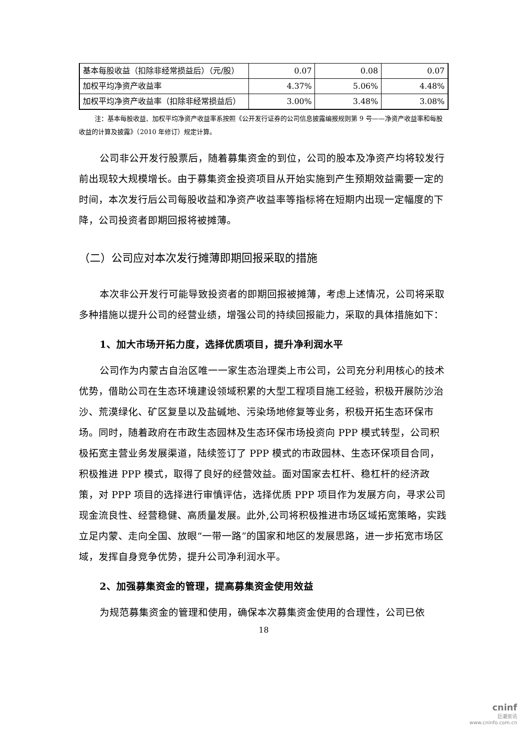| 基本每股收益（扣除非经常损益后）（元/股） | 0.07 | 0.08 | 0.07 |
| 加权平均净资产收益率 | 4.37% | 5.06% | 4.48% |
| 加权平均净资产收益率（扣除非经常损益后） | 3.00% | 3.48% | 3.08% |
注：基本每股收益、加权平均净资产收益率系按照《公开发行证券的公司信息披露编报规则第 9 号——净资产收益率和每股收益的计算及披露》（2010 年修订）规定计算。
公司非公开发行股票后，随着募集资金的到位，公司的股本及净资产均将较发行前出现较大规模增长。由于募集资金投资项目从开始实施到产生预期效益需要一定的时间，本次发行后公司每股收益和净资产收益率等指标将在短期内出现一定幅度的下降，公司投资者即期回报将被摊薄。
（二）公司应对本次发行摊薄即期回报采取的措施
本次非公开发行可能导致投资者的即期回报被摊薄，考虑上述情况，公司将采取多种措施以提升公司的经营业绩，增强公司的持续回报能力，采取的具体措施如下：
1、加大市场开拓力度，选择优质项目，提升净利润水平
公司作为内蒙古自治区唯一一家生态治理类上市公司，公司充分利用核心的技术优势，借助公司在生态环境建设领域积累的大型工程项目施工经验，积极开展防沙治沙、荒漠绿化、矿区复垦以及盐碱地、污染场地修复等业务，积极开拓生态环保市场。同时，随着政府在市政生态园林及生态环保市场投资向 PPP 模式转型，公司积极拓宽主营业务发展渠道，陆续签订了 PPP 模式的市政园林、生态环保项目合同，积极推进 PPP 模式，取得了良好的经营效益。面对国家去杠杆、稳杠杆的经济政策，对 PPP 项目的选择进行审慎评估，选择优质 PPP 项目作为发展方向，寻求公司现金流良性、经营稳健、高质量发展。此外,公司将积极推进市场区域拓宽策略，实践立足内蒙、走向全国、放眼“一带一路”的国家和地区的发展思路，进一步拓宽市场区域，发挥自身竞争优势，提升公司净利润水平。
2、加强募集资金的管理，提高募集资金使用效益
为规范募集资金的管理和使用，确保本次募集资金使用的合理性，公司已依
18
cninf
巨潮资讯
www.cninfo.com.cn